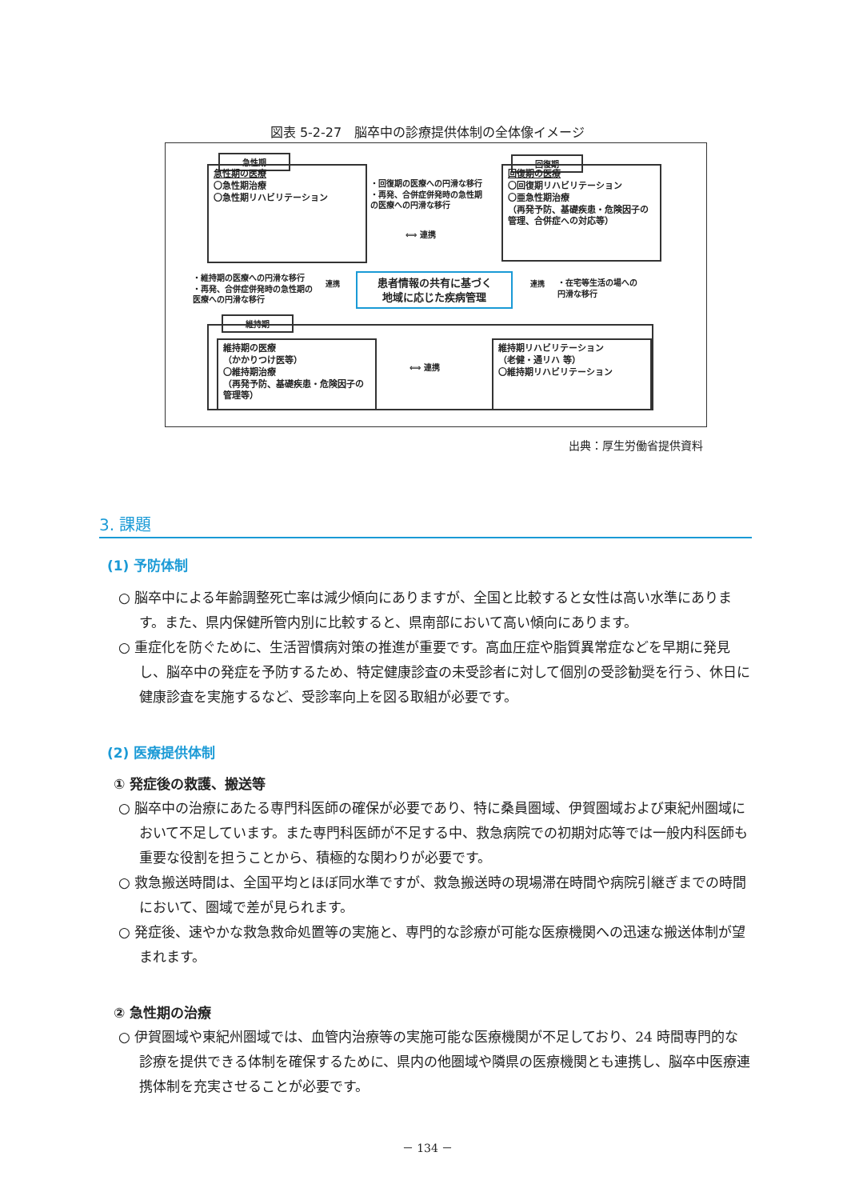図表 5-2-27　脳卒中の診療提供体制の全体像イメージ
急性期
急性期の医療
〇急性期治療
〇急性期リハビリテーション
・回復期の医療への円滑な移行
・再発、合併症併発時の急性期
の医療への円滑な移行
⟺ 連携
回復期
回復期の医療
〇回復期リハビリテーション
〇亜急性期治療
（再発予防、基礎疾患・危険因子の管理、合併症への対応等）
・維持期の医療への円滑な移行
・再発、合併症併発時の急性期の
医療への円滑な移行
連携
患者情報の共有に基づく
地域に応じた疾病管理
連携
・在宅等生活の場への
円滑な移行
維持期
維持期の医療
（かかりつけ医等）
〇維持期治療
（再発予防、基礎疾患・危険因子の管理等）
⟺ 連携
維持期リハビリテーション
（老健・通リハ 等）
〇維持期リハビリテーション
出典：厚生労働省提供資料
3. 課題
(1) 予防体制
○ 脳卒中による年齢調整死亡率は減少傾向にありますが、全国と比較すると女性は高い水準にあります。また、県内保健所管内別に比較すると、県南部において高い傾向にあります。
○ 重症化を防ぐために、生活習慣病対策の推進が重要です。高血圧症や脂質異常症などを早期に発見し、脳卒中の発症を予防するため、特定健康診査の未受診者に対して個別の受診勧奨を行う、休日に健康診査を実施するなど、受診率向上を図る取組が必要です。
(2) 医療提供体制
① 発症後の救護、搬送等
○ 脳卒中の治療にあたる専門科医師の確保が必要であり、特に桑員圏域、伊賀圏域および東紀州圏域において不足しています。また専門科医師が不足する中、救急病院での初期対応等では一般内科医師も重要な役割を担うことから、積極的な関わりが必要です。
○ 救急搬送時間は、全国平均とほぼ同水準ですが、救急搬送時の現場滞在時間や病院引継ぎまでの時間において、圏域で差が見られます。
○ 発症後、速やかな救急救命処置等の実施と、専門的な診療が可能な医療機関への迅速な搬送体制が望まれます。
② 急性期の治療
○ 伊賀圏域や東紀州圏域では、血管内治療等の実施可能な医療機関が不足しており、24 時間専門的な診療を提供できる体制を確保するために、県内の他圏域や隣県の医療機関とも連携し、脳卒中医療連携体制を充実させることが必要です。
－ 134 －